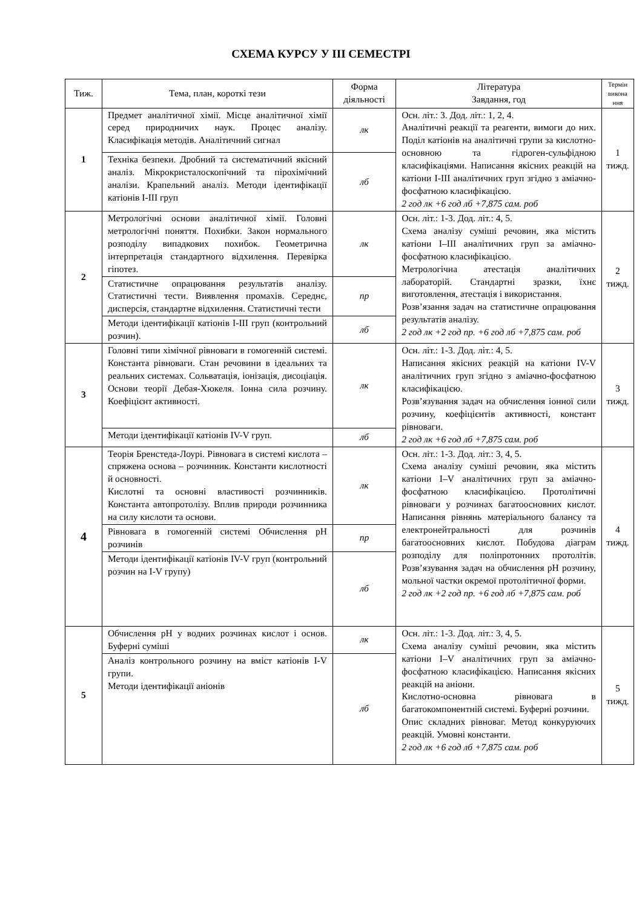СХЕМА КУРСУ У ІІІ СЕМЕСТРІ
| Тиж. | Тема, план, короткі тези | Форма діяльності | Література Завдання, год | Термін викона ння |
| --- | --- | --- | --- | --- |
| 1 | Предмет аналітичної хімії. Місце аналітичної хімії серед природничих наук. Процес аналізу. Класифікація методів. Аналітичний сигнал | лк | Осн. літ.: 3. Дод. літ.: 1, 2, 4. Аналітичні реакції та реагенти, вимоги до них. Поділ катіонів на аналітичні групи за кислотно-основною та гідроген-сульфідною класифікаціями. Написання якісних реакцій на катіони I-III аналітичних груп згідно з аміачно-фосфатною класифікацією. 2 год лк +6 год лб +7,875 сам. роб | 1 тижд. |
| | Техніка безпеки. Дробний та систематичний якісний аналіз. Мікрокристалоскопічний та пірохімічний аналізи. Крапельний аналіз. Методи ідентифікації катіонів I-III груп | лб | | |
| 2 | Метрологічні основи аналітичної хімії. Головні метрологічні поняття. Похибки. Закон нормального розподілу випадкових похибок. Геометрична інтерпретація стандартного відхилення. Перевірка гіпотез. | лк | Осн. літ.: 1-3. Дод. літ.: 4, 5. Схема аналізу суміші речовин, яка містить катіони I–III аналітичних груп за аміачно-фосфатною класифікацією. Метрологічна атестація аналітичних лабораторій. Стандартні зразки, їхнє виготовлення, атестація і використання. Розв’язання задач на статистичне опрацювання результатів аналізу. 2 год лк +2 год пр. +6 год лб +7,875 сам. роб | 2 тижд. |
| | Статистичне опрацювання результатів аналізу. Статистичні тести. Виявлення промахів. Середнє, дисперсія, стандартне відхилення. Статистичні тести | пр | | |
| | Методи ідентифікації катіонів I-III груп (контрольний розчин). | лб | | |
| 3 | Головні типи хімічної рівноваги в гомогенній системі. Константа рівноваги. Стан речовини в ідеальних та реальних системах. Сольватація, іонізація, дисоціація. Основи теорії Дебая-Хюкеля. Іонна сила розчину. Коефіцієнт активності. | лк | Осн. літ.: 1-3. Дод. літ.: 4, 5. Написання якісних реакцій на катіони IV-V аналітичних груп згідно з аміачно-фосфатною класифікацією. Розв’язування задач на обчислення іонної сили розчину, коефіцієнтів активності, констант рівноваги. 2 год лк +6 год лб +7,875 сам. роб | 3 тижд. |
| | Методи ідентифікації катіонів IV-V груп. | лб | | |
| 4 | Теорія Бренстеда-Лоурі. Рівновага в системі кислота – спряжена основа – розчинник. Константи кислотності й основності. Кислотні та основні властивості розчинників. Константа автопротолізу. Вплив природи розчинника на силу кислоти та основи. | лк | Осн. літ.: 1-3. Дод. літ.: 3, 4, 5. Схема аналізу суміші речовин, яка містить катіони I–V аналітичних груп за аміачно-фосфатною класифікацією. Протолітичні рівноваги у розчинах багатоосновних кислот. Написання рівнянь матеріального балансу та електронейтральності для розчинів багатоосновних кислот. Побудова діаграм розподілу для поліпротонних протолітів. Розв’язування задач на обчислення pH розчину, мольної частки окремої протолітичної форми. 2 год лк +2 год пр. +6 год лб +7,875 сам. роб | 4 тижд. |
| | Рівновага в гомогенній системі Обчислення pH розчинів | пр | | |
| | Методи ідентифікації катіонів IV-V груп (контрольний розчин на I-V групу) | лб | | |
| 5 | Обчислення pH у водних розчинах кислот і основ. Буферні суміші | лк | Осн. літ.: 1-3. Дод. літ.: 3, 4, 5. Схема аналізу суміші речовин, яка містить катіони I–V аналітичних груп за аміачно-фосфатною класифікацією. Написання якісних реакцій на аніони. Кислотно-основна рівновага в багатокомпонентній системі. Буферні розчини. Опис складних рівноваг. Метод конкуруючих реакцій. Умовні константи. 2 год лк +6 год лб +7,875 сам. роб | 5 тижд. |
| | Аналіз контрольного розчину на вміст катіонів I-V групи. Методи ідентифікації аніонів | лб | | |